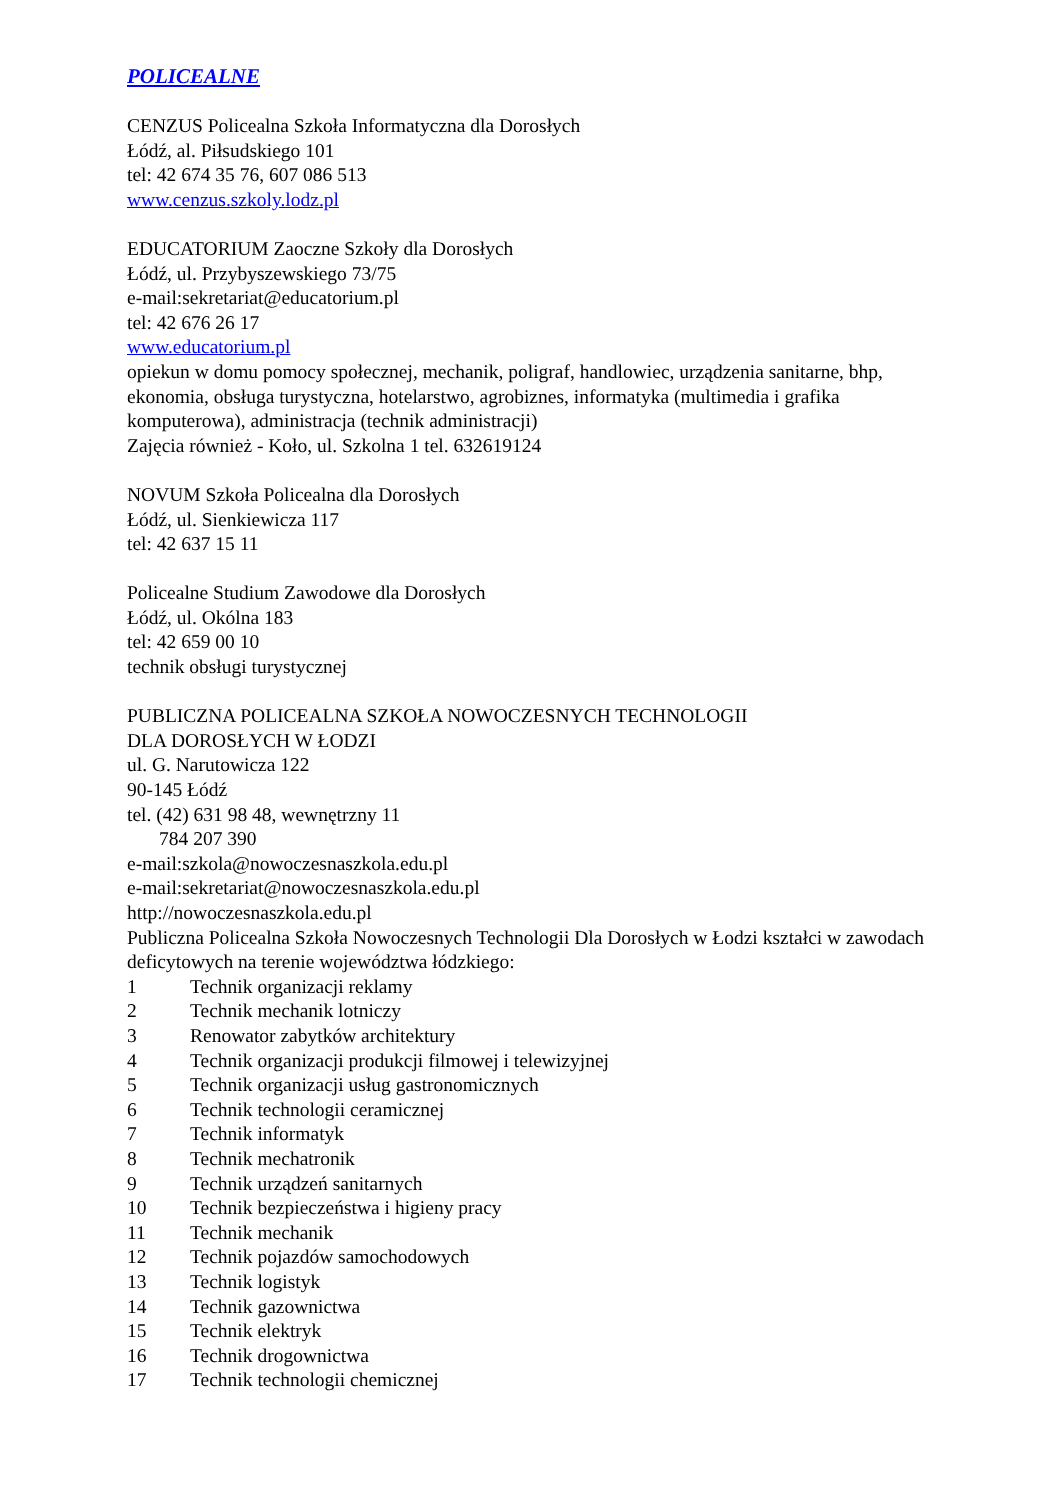POLICEALNE
CENZUS Policealna Szkoła Informatyczna dla Dorosłych
Łódź, al. Piłsudskiego 101
tel: 42 674 35 76, 607 086 513
www.cenzus.szkoly.lodz.pl
EDUCATORIUM Zaoczne Szkoły dla Dorosłych
Łódź, ul. Przybyszewskiego 73/75
e-mail:sekretariat@educatorium.pl
tel: 42 676 26 17
www.educatorium.pl
opiekun w domu pomocy społecznej, mechanik, poligraf, handlowiec, urządzenia sanitarne, bhp, ekonomia, obsługa turystyczna, hotelarstwo, agrobiznes, informatyka (multimedia i grafika komputerowa), administracja (technik administracji)
Zajęcia również - Koło, ul. Szkolna 1 tel. 632619124
NOVUM Szkoła Policealna dla Dorosłych
Łódź, ul. Sienkiewicza 117
tel: 42 637 15 11
Policealne Studium Zawodowe dla Dorosłych
Łódź, ul. Okólna 183
tel: 42 659 00 10
technik obsługi turystycznej
PUBLICZNA POLICEALNA SZKOŁA NOWOCZESNYCH TECHNOLOGII
DLA DOROSŁYCH W ŁODZI
ul. G. Narutowicza 122
90-145 Łódź
tel. (42) 631 98 48, wewnętrzny 11
784 207 390
e-mail:szkola@nowoczesnaszkola.edu.pl
e-mail:sekretariat@nowoczesnaszkola.edu.pl
http://nowoczesnaszkola.edu.pl
Publiczna Policealna Szkoła Nowoczesnych Technologii Dla Dorosłych w Łodzi kształci w zawodach deficytowych na terenie województwa łódzkiego:
1 Technik organizacji reklamy
2 Technik mechanik lotniczy
3 Renowator zabytków architektury
4 Technik organizacji produkcji filmowej i telewizyjnej
5 Technik organizacji usług gastronomicznych
6 Technik technologii ceramicznej
7 Technik informatyk
8 Technik mechatronik
9 Technik urządzeń sanitarnych
10 Technik bezpieczeństwa i higieny pracy
11 Technik mechanik
12 Technik pojazdów samochodowych
13 Technik logistyk
14 Technik gazownictwa
15 Technik elektryk
16 Technik drogownictwa
17 Technik technologii chemicznej